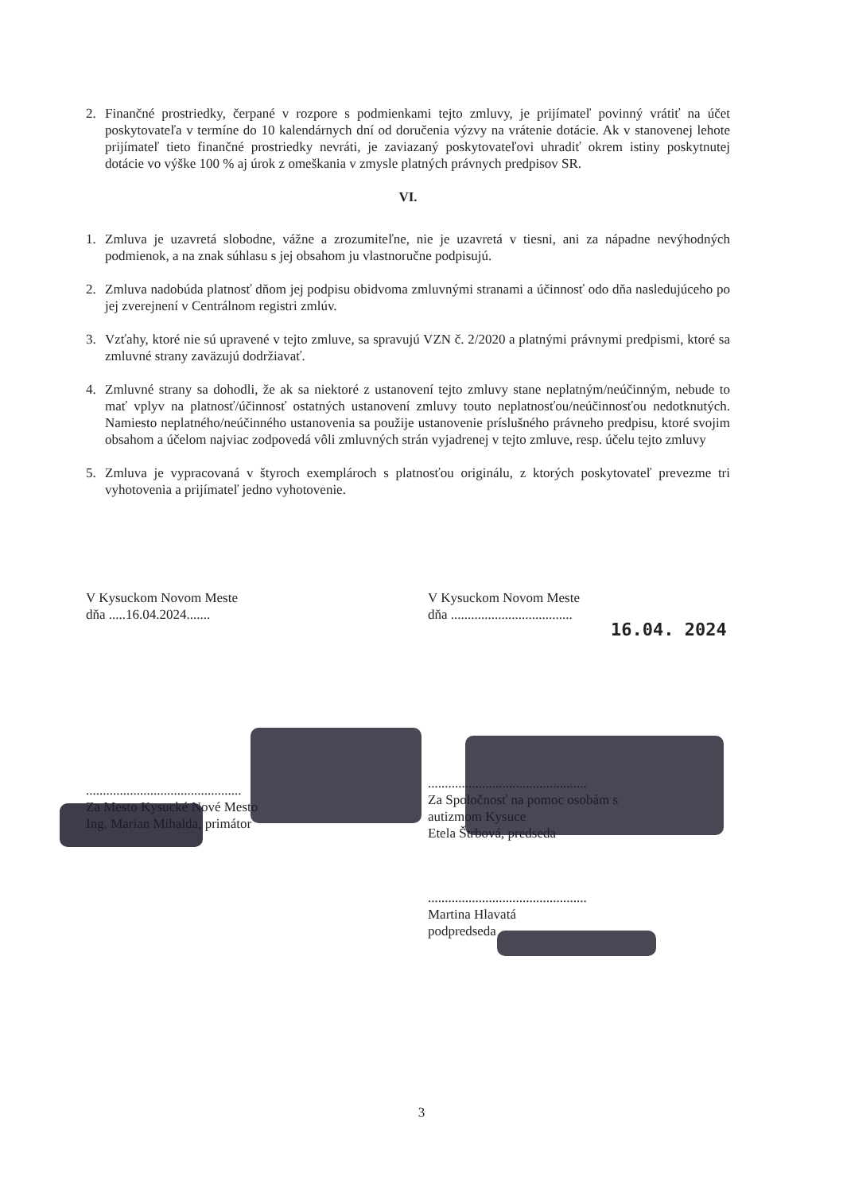2. Finančné prostriedky, čerpané v rozpore s podmienkami tejto zmluvy, je prijímateľ povinný vrátiť na účet poskytovateľa v termíne do 10 kalendárnych dní od doručenia výzvy na vrátenie dotácie. Ak v stanovenej lehote prijímateľ tieto finančné prostriedky nevráti, je zaviazaný poskytovateľovi uhradiť okrem istiny poskytnutej dotácie vo výške 100 % aj úrok z omeškania v zmysle platných právnych predpisov SR.
VI.
1. Zmluva je uzavretá slobodne, vážne a zrozumiteľne, nie je uzavretá v tiesni, ani za nápadne nevýhodných podmienok, a na znak súhlasu s jej obsahom ju vlastnoručne podpisujú.
2. Zmluva nadobúda platnosť dňom jej podpisu obidvoma zmluvnými stranami a účinnosť odo dňa nasledujúceho po jej zverejnení v Centrálnom registri zmlúv.
3. Vzťahy, ktoré nie sú upravené v tejto zmluve, sa spravujú VZN č. 2/2020 a platnými právnymi predpismi, ktoré sa zmluvné strany zaväzujú dodržiavať.
4. Zmluvné strany sa dohodli, že ak sa niektoré z ustanovení tejto zmluvy stane neplatným/neúčinným, nebude to mať vplyv na platnosť/účinnosť ostatných ustanovení zmluvy touto neplatnosťou/neúčinnosťou nedotknutých. Namiesto neplatného/neúčinného ustanovenia sa použije ustanovenie príslušného právneho predpisu, ktoré svojim obsahom a účelom najviac zodpovedá vôli zmluvných strán vyjadrenej v tejto zmluve, resp. účelu tejto zmluvy
5. Zmluva je vypracovaná v štyroch exemplároch s platnosťou originálu, z ktorých poskytovateľ prevezme tri vyhotovenia a prijímateľ jedno vyhotovenie.
V Kysuckom Novom Meste
dňa .....16.04.2024.......
..............................................
Za Mesto Kysucké Nové Mesto
Ing. Marian Mihalda, primátor
V Kysuckom Novom Meste
dňa ....................................
16.04. 2024
...............................................
Za Spoločnosť na pomoc osobám s
autizmom Kysuce
Etela Štrbová, predseda
...............................................
Martina Hlavatá
podpredseda
3